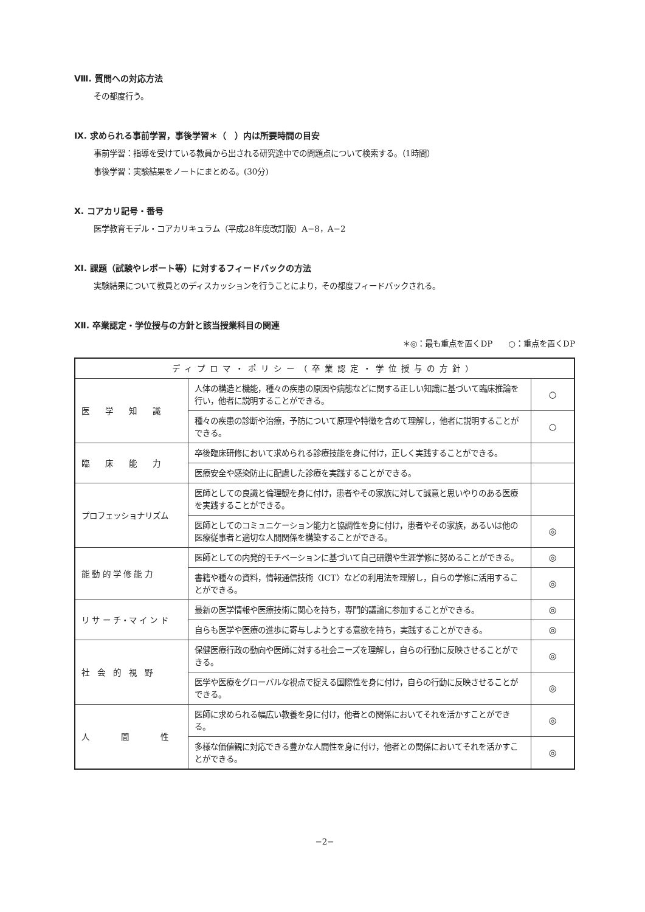Ⅷ. 質問への対応方法
その都度行う。
Ⅸ. 求められる事前学習，事後学習＊（　）内は所要時間の目安
事前学習：指導を受けている教員から出される研究途中での問題点について検索する。（1時間）
事後学習：実験結果をノートにまとめる。(30分)
Ⅹ. コアカリ記号・番号
医学教育モデル・コアカリキュラム（平成28年度改訂版）A−8，A−2
Ⅺ. 課題（試験やレポート等）に対するフィードバックの方法
実験結果について教員とのディスカッションを行うことにより，その都度フィードバックされる。
Ⅻ. 卒業認定・学位授与の方針と該当授業科目の関連
＊◎：最も重点を置くDP　　○：重点を置くDP
| ディプロマ・ポリシー（卒業認定・学位授与の方針） | | |
| 医 学 知 識 | 人体の構造と機能，種々の疾患の原因や病態などに関する正しい知識に基づいて臨床推論を行い，他者に説明することができる。 | ○ |
| | 種々の疾患の診断や治療，予防について原理や特徴を含めて理解し，他者に説明することができる。 | ○ |
| 臨 床 能 力 | 卒後臨床研修において求められる診療技能を身に付け，正しく実践することができる。 | |
| | 医療安全や感染防止に配慮した診療を実践することができる。 | |
| プロフェッショナリズム | 医師としての良識と倫理観を身に付け，患者やその家族に対して誠意と思いやりのある医療を実践することができる。 | |
| | 医師としてのコミュニケーション能力と協調性を身に付け，患者やその家族，あるいは他の医療従事者と適切な人間関係を構築することができる。 | ◎ |
| 能 動 的 学 修 能 力 | 医師としての内発的モチベーションに基づいて自己研鑽や生涯学修に努めることができる。 | ◎ |
| | 書籍や種々の資料，情報通信技術〈ICT〉などの利用法を理解し，自らの学修に活用することができる。 | ◎ |
| リ サ ー チ・マ イ ン ド | 最新の医学情報や医療技術に関心を持ち，専門的議論に参加することができる。 | ◎ |
| | 自らも医学や医療の進歩に寄与しようとする意欲を持ち，実践することができる。 | ◎ |
| 社 会 的 視 野 | 保健医療行政の動向や医師に対する社会ニーズを理解し，自らの行動に反映させることができる。 | ◎ |
| | 医学や医療をグローバルな視点で捉える国際性を身に付け，自らの行動に反映させることができる。 | ◎ |
| 人 間 性 | 医師に求められる幅広い教養を身に付け，他者との関係においてそれを活かすことができる。 | ◎ |
| | 多様な価値観に対応できる豊かな人間性を身に付け，他者との関係においてそれを活かすことができる。 | ◎ |
−2−